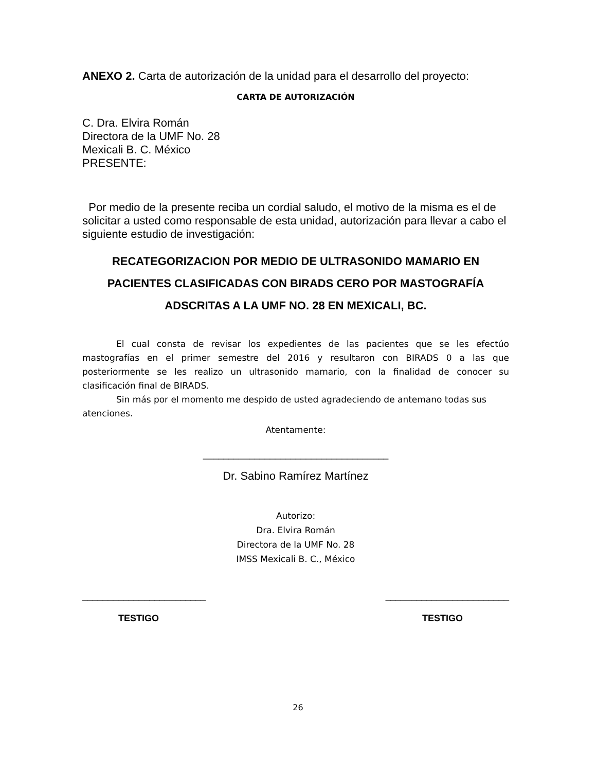ANEXO 2. Carta de autorización de la unidad para el desarrollo del proyecto:
CARTA DE AUTORIZACIÓN
C. Dra. Elvira Román
Directora de la UMF No. 28
Mexicali B. C. México
PRESENTE:
Por medio de la presente reciba un cordial saludo, el motivo de la misma es el de solicitar a usted como responsable de esta unidad, autorización para llevar a cabo el siguiente estudio de investigación:
RECATEGORIZACION POR MEDIO DE ULTRASONIDO MAMARIO EN PACIENTES CLASIFICADAS CON BIRADS CERO POR MASTOGRAFÍA ADSCRITAS A LA UMF NO. 28 EN MEXICALI, BC.
El cual consta de revisar los expedientes de las pacientes que se les efectúo mastografías en el primer semestre del 2016 y resultaron con BIRADS 0 a las que posteriormente se les realizo un ultrasonido mamario, con la finalidad de conocer su clasificación final de BIRADS.
Sin más por el momento me despido de usted agradeciendo de antemano todas sus atenciones.
Atentamente:
____________________________________
Dr. Sabino Ramírez Martínez
Autorizo:
Dra. Elvira Román
Directora de la UMF No. 28
IMSS Mexicali B. C., México
________________________ ________________________
TESTIGO TESTIGO
26